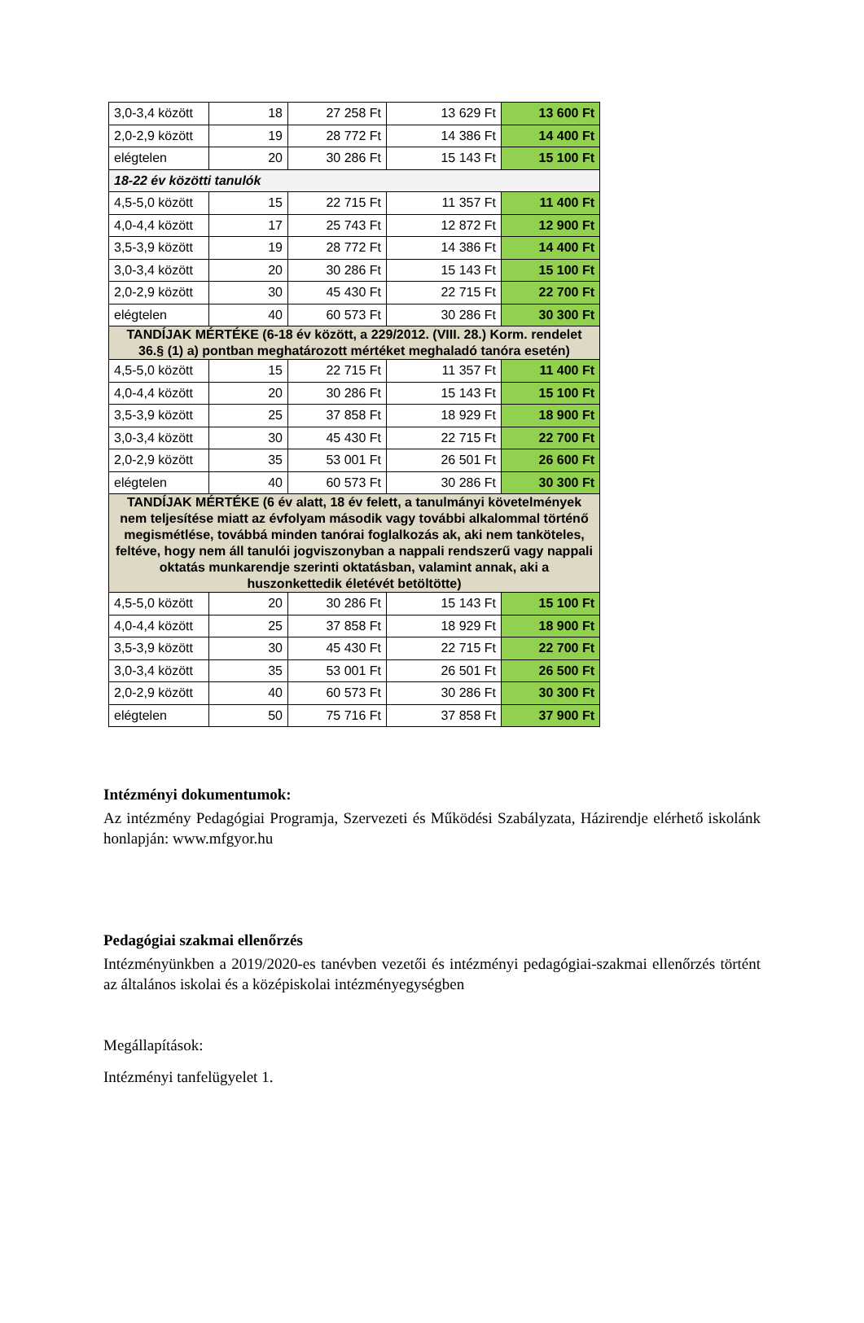| 3,0-3,4 között | 18 | 27 258 Ft | 13 629 Ft | 13 600 Ft |
| 2,0-2,9 között | 19 | 28 772 Ft | 14 386 Ft | 14 400 Ft |
| elégtelen | 20 | 30 286 Ft | 15 143 Ft | 15 100 Ft |
| 18-22 év közötti tanulók | | | | |
| 4,5-5,0 között | 15 | 22 715 Ft | 11 357 Ft | 11 400 Ft |
| 4,0-4,4 között | 17 | 25 743 Ft | 12 872 Ft | 12 900 Ft |
| 3,5-3,9 között | 19 | 28 772 Ft | 14 386 Ft | 14 400 Ft |
| 3,0-3,4 között | 20 | 30 286 Ft | 15 143 Ft | 15 100 Ft |
| 2,0-2,9 között | 30 | 45 430 Ft | 22 715 Ft | 22 700 Ft |
| elégtelen | 40 | 60 573 Ft | 30 286 Ft | 30 300 Ft |
| TANDÍJAK MÉRTÉKE (6-18 év között, a 229/2012. (VIII. 28.) Korm. rendelet 36.§ (1) a) pontban meghatározott mértéket meghaladó tanóra esetén) | | | | |
| 4,5-5,0 között | 15 | 22 715 Ft | 11 357 Ft | 11 400 Ft |
| 4,0-4,4 között | 20 | 30 286 Ft | 15 143 Ft | 15 100 Ft |
| 3,5-3,9 között | 25 | 37 858 Ft | 18 929 Ft | 18 900 Ft |
| 3,0-3,4 között | 30 | 45 430 Ft | 22 715 Ft | 22 700 Ft |
| 2,0-2,9 között | 35 | 53 001 Ft | 26 501 Ft | 26 600 Ft |
| elégtelen | 40 | 60 573 Ft | 30 286 Ft | 30 300 Ft |
| TANDÍJAK MÉRTÉKE (6 év alatt, 18 év felett, a tanulmányi követelmények nem teljesítése miatt az évfolyam második vagy további alkalommal történő megismétlése, továbbá minden tanórai foglalkozás ak, aki nem tanköteles, feltéve, hogy nem áll tanulói jogviszonyban a nappali rendszerű vagy nappali oktatás munkarendje szerinti oktatásban, valamint annak, aki a huszonkettedik életévét betöltötte) | | | | |
| 4,5-5,0 között | 20 | 30 286 Ft | 15 143 Ft | 15 100 Ft |
| 4,0-4,4 között | 25 | 37 858 Ft | 18 929 Ft | 18 900 Ft |
| 3,5-3,9 között | 30 | 45 430 Ft | 22 715 Ft | 22 700 Ft |
| 3,0-3,4 között | 35 | 53 001 Ft | 26 501 Ft | 26 500 Ft |
| 2,0-2,9 között | 40 | 60 573 Ft | 30 286 Ft | 30 300 Ft |
| elégtelen | 50 | 75 716 Ft | 37 858 Ft | 37 900 Ft |
Intézményi dokumentumok:
Az intézmény Pedagógiai Programja, Szervezeti és Működési Szabályzata, Házirendje elérhető iskolánk honlapján: www.mfgyor.hu
Pedagógiai szakmai ellenőrzés
Intézményünkben a 2019/2020-es tanévben vezetői és intézményi pedagógiai-szakmai ellenőrzés történt az általános iskolai és a középiskolai intézményegységben
Megállapítások:
Intézményi tanfelügyelet 1.